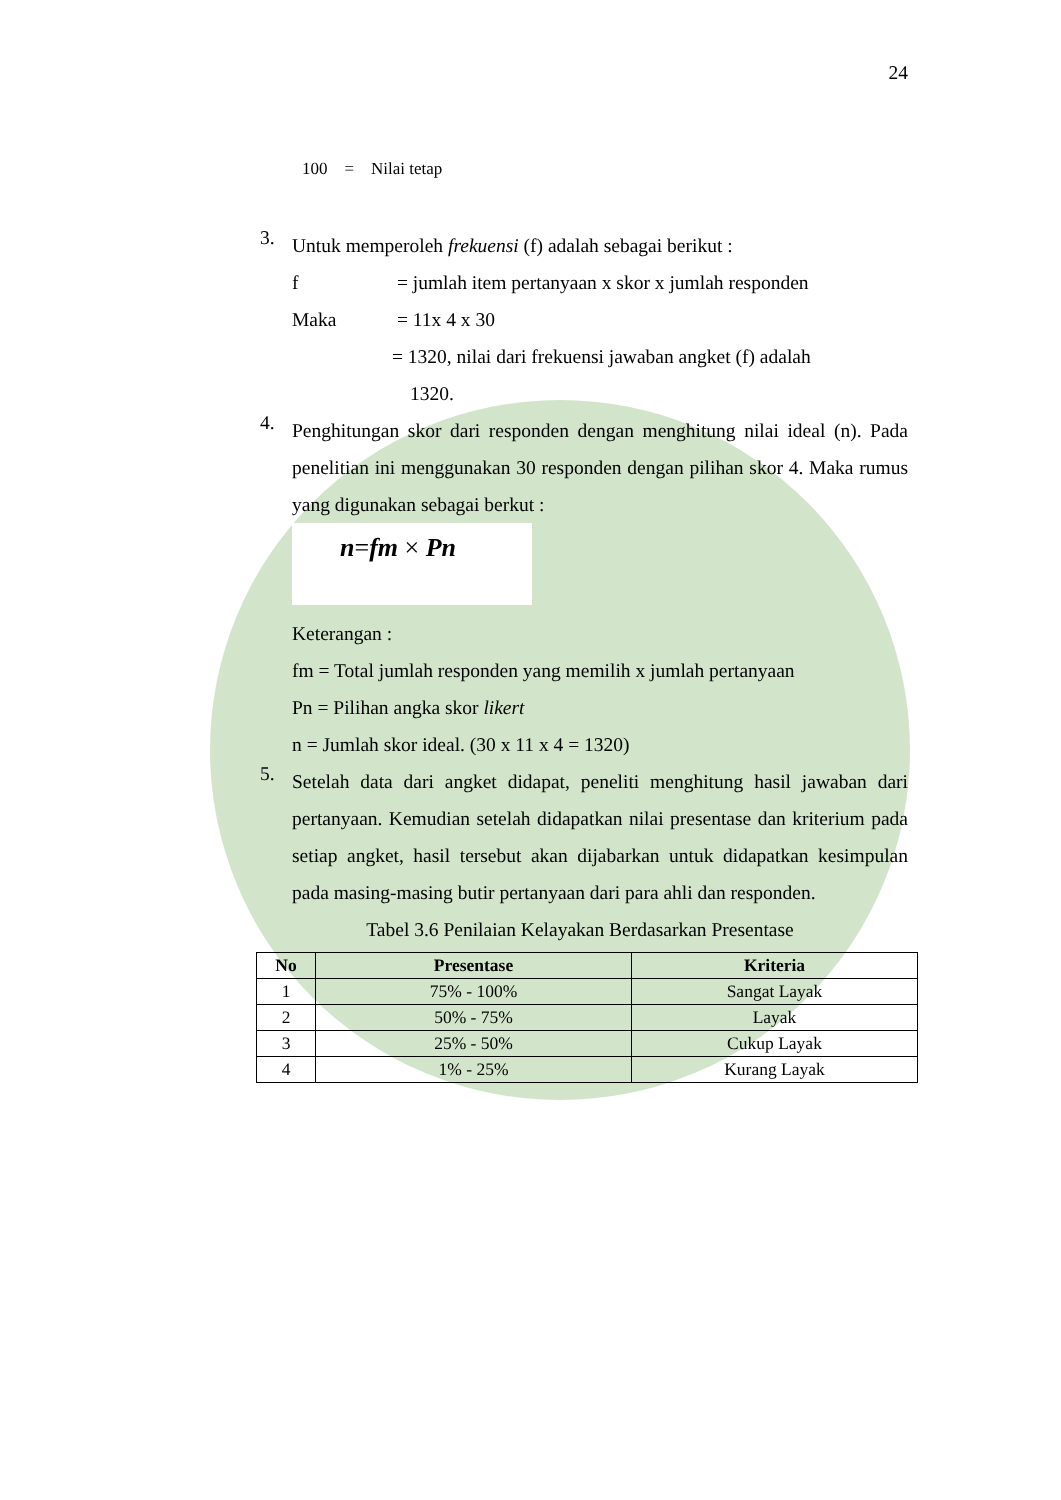24
100 = Nilai tetap
3.
Untuk memperoleh frekuensi (f) adalah sebagai berikut :
f = jumlah item pertanyaan x skor x jumlah responden
Maka = 11x 4 x 30
= 1320, nilai dari frekuensi jawaban angket (f) adalah
1320.
4.
Penghitungan skor dari responden dengan menghitung nilai ideal (n). Pada penelitian ini menggunakan 30 responden dengan pilihan skor 4. Maka rumus yang digunakan sebagai berkut :
n=fm × Pn
Keterangan :
fm = Total jumlah responden yang memilih x jumlah pertanyaan
Pn = Pilihan angka skor likert
n = Jumlah skor ideal. (30 x 11 x 4 = 1320)
5.
Setelah data dari angket didapat, peneliti menghitung hasil jawaban dari pertanyaan. Kemudian setelah didapatkan nilai presentase dan kriterium pada setiap angket, hasil tersebut akan dijabarkan untuk didapatkan kesimpulan pada masing-masing butir pertanyaan dari para ahli dan responden.
Tabel 3.6 Penilaian Kelayakan Berdasarkan Presentase
| No | Presentase | Kriteria |
| --- | --- | --- |
| 1 | 75% - 100% | Sangat Layak |
| 2 | 50% - 75% | Layak |
| 3 | 25% - 50% | Cukup Layak |
| 4 | 1% - 25% | Kurang Layak |